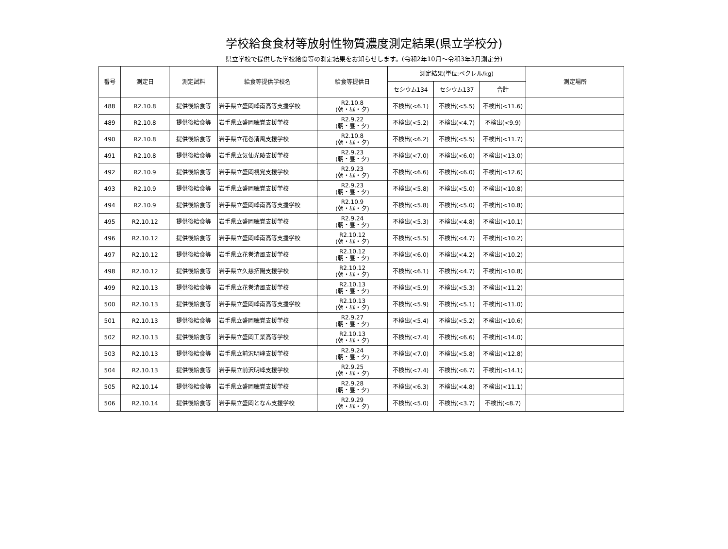学校給食食材等放射性物質濃度測定結果(県立学校分)
県立学校で提供した学校給食等の測定結果をお知らせします。(令和2年10月～令和3年3月測定分)
| 番号 | 測定日 | 測定試料 | 給食等提供学校名 | 給食等提供日 | 測定結果(単位:ベクレル/kg) | | | 測定場所 |
| --- | --- | --- | --- | --- | --- | --- | --- | --- |
| | | | | | セシウム134 | セシウム137 | 合計 | |
| 488 | R2.10.8 | 提供後給食等 | 岩手県立盛岡峰南高等支援学校 | R2.10.8 (朝・昼・夕) | 不検出(<6.1) | 不検出(<5.5) | 不検出(<11.6) | |
| 489 | R2.10.8 | 提供後給食等 | 岩手県立盛岡聴覚支援学校 | R2.9.22 (朝・昼・夕) | 不検出(<5.2) | 不検出(<4.7) | 不検出(<9.9) | |
| 490 | R2.10.8 | 提供後給食等 | 岩手県立花巻清風支援学校 | R2.10.8 (朝・昼・夕) | 不検出(<6.2) | 不検出(<5.5) | 不検出(<11.7) | |
| 491 | R2.10.8 | 提供後給食等 | 岩手県立気仙光陵支援学校 | R2.9.23 (朝・昼・夕) | 不検出(<7.0) | 不検出(<6.0) | 不検出(<13.0) | |
| 492 | R2.10.9 | 提供後給食等 | 岩手県立盛岡視覚支援学校 | R2.9.23 (朝・昼・夕) | 不検出(<6.6) | 不検出(<6.0) | 不検出(<12.6) | |
| 493 | R2.10.9 | 提供後給食等 | 岩手県立盛岡聴覚支援学校 | R2.9.23 (朝・昼・夕) | 不検出(<5.8) | 不検出(<5.0) | 不検出(<10.8) | |
| 494 | R2.10.9 | 提供後給食等 | 岩手県立盛岡峰南高等支援学校 | R2.10.9 (朝・昼・夕) | 不検出(<5.8) | 不検出(<5.0) | 不検出(<10.8) | |
| 495 | R2.10.12 | 提供後給食等 | 岩手県立盛岡聴覚支援学校 | R2.9.24 (朝・昼・夕) | 不検出(<5.3) | 不検出(<4.8) | 不検出(<10.1) | |
| 496 | R2.10.12 | 提供後給食等 | 岩手県立盛岡峰南高等支援学校 | R2.10.12 (朝・昼・夕) | 不検出(<5.5) | 不検出(<4.7) | 不検出(<10.2) | |
| 497 | R2.10.12 | 提供後給食等 | 岩手県立花巻清風支援学校 | R2.10.12 (朝・昼・夕) | 不検出(<6.0) | 不検出(<4.2) | 不検出(<10.2) | |
| 498 | R2.10.12 | 提供後給食等 | 岩手県立久慈拓陽支援学校 | R2.10.12 (朝・昼・夕) | 不検出(<6.1) | 不検出(<4.7) | 不検出(<10.8) | |
| 499 | R2.10.13 | 提供後給食等 | 岩手県立花巻清風支援学校 | R2.10.13 (朝・昼・夕) | 不検出(<5.9) | 不検出(<5.3) | 不検出(<11.2) | |
| 500 | R2.10.13 | 提供後給食等 | 岩手県立盛岡峰南高等支援学校 | R2.10.13 (朝・昼・夕) | 不検出(<5.9) | 不検出(<5.1) | 不検出(<11.0) | |
| 501 | R2.10.13 | 提供後給食等 | 岩手県立盛岡聴覚支援学校 | R2.9.27 (朝・昼・夕) | 不検出(<5.4) | 不検出(<5.2) | 不検出(<10.6) | |
| 502 | R2.10.13 | 提供後給食等 | 岩手県立盛岡工業高等学校 | R2.10.13 (朝・昼・夕) | 不検出(<7.4) | 不検出(<6.6) | 不検出(<14.0) | |
| 503 | R2.10.13 | 提供後給食等 | 岩手県立前沢明峰支援学校 | R2.9.24 (朝・昼・夕) | 不検出(<7.0) | 不検出(<5.8) | 不検出(<12.8) | |
| 504 | R2.10.13 | 提供後給食等 | 岩手県立前沢明峰支援学校 | R2.9.25 (朝・昼・夕) | 不検出(<7.4) | 不検出(<6.7) | 不検出(<14.1) | |
| 505 | R2.10.14 | 提供後給食等 | 岩手県立盛岡聴覚支援学校 | R2.9.28 (朝・昼・夕) | 不検出(<6.3) | 不検出(<4.8) | 不検出(<11.1) | |
| 506 | R2.10.14 | 提供後給食等 | 岩手県立盛岡となん支援学校 | R2.9.29 (朝・昼・夕) | 不検出(<5.0) | 不検出(<3.7) | 不検出(<8.7) | |